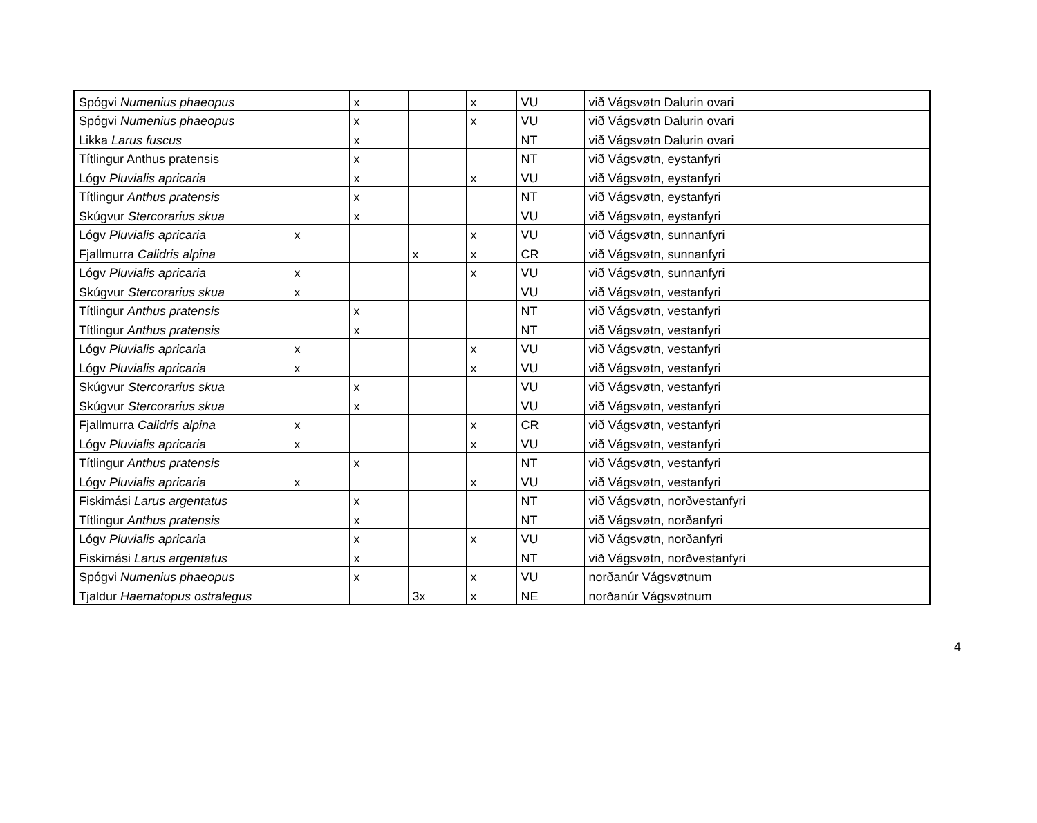| Spógvi Numenius phaeopus | | x | | x | VU | við Vágsvøtn Dalurin ovari |
| Spógvi Numenius phaeopus | | x | | x | VU | við Vágsvøtn Dalurin ovari |
| Likka Larus fuscus | | x | | | NT | við Vágsvøtn Dalurin ovari |
| Títlingur Anthus pratensis | | x | | | NT | við Vágsvøtn, eystanfyri |
| Lógv Pluvialis apricaria | | x | | x | VU | við Vágsvøtn, eystanfyri |
| Títlingur Anthus pratensis | | x | | | NT | við Vágsvøtn, eystanfyri |
| Skúgvur Stercorarius skua | | x | | | VU | við Vágsvøtn, eystanfyri |
| Lógv Pluvialis apricaria | x | | | x | VU | við Vágsvøtn, sunnanfyri |
| Fjallmurra Calidris alpina | | | x | x | CR | við Vágsvøtn, sunnanfyri |
| Lógv Pluvialis apricaria | x | | | x | VU | við Vágsvøtn, sunnanfyri |
| Skúgvur Stercorarius skua | x | | | | VU | við Vágsvøtn, vestanfyri |
| Títlingur Anthus pratensis | | x | | | NT | við Vágsvøtn, vestanfyri |
| Títlingur Anthus pratensis | | x | | | NT | við Vágsvøtn, vestanfyri |
| Lógv Pluvialis apricaria | x | | | x | VU | við Vágsvøtn, vestanfyri |
| Lógv Pluvialis apricaria | x | | | x | VU | við Vágsvøtn, vestanfyri |
| Skúgvur Stercorarius skua | | x | | | VU | við Vágsvøtn, vestanfyri |
| Skúgvur Stercorarius skua | | x | | | VU | við Vágsvøtn, vestanfyri |
| Fjallmurra Calidris alpina | x | | | x | CR | við Vágsvøtn, vestanfyri |
| Lógv Pluvialis apricaria | x | | | x | VU | við Vágsvøtn, vestanfyri |
| Títlingur Anthus pratensis | | x | | | NT | við Vágsvøtn, vestanfyri |
| Lógv Pluvialis apricaria | x | | | x | VU | við Vágsvøtn, vestanfyri |
| Fiskimási Larus argentatus | | x | | | NT | við Vágsvøtn, norðvestanfyri |
| Títlingur Anthus pratensis | | x | | | NT | við Vágsvøtn, norðanfyri |
| Lógv Pluvialis apricaria | | x | | x | VU | við Vágsvøtn, norðanfyri |
| Fiskimási Larus argentatus | | x | | | NT | við Vágsvøtn, norðvestanfyri |
| Spógvi Numenius phaeopus | | x | | x | VU | norðanúr Vágsvøtnum |
| Tjaldur Haematopus ostralegus | | | 3x | x | NE | norðanúr Vágsvøtnum |
4